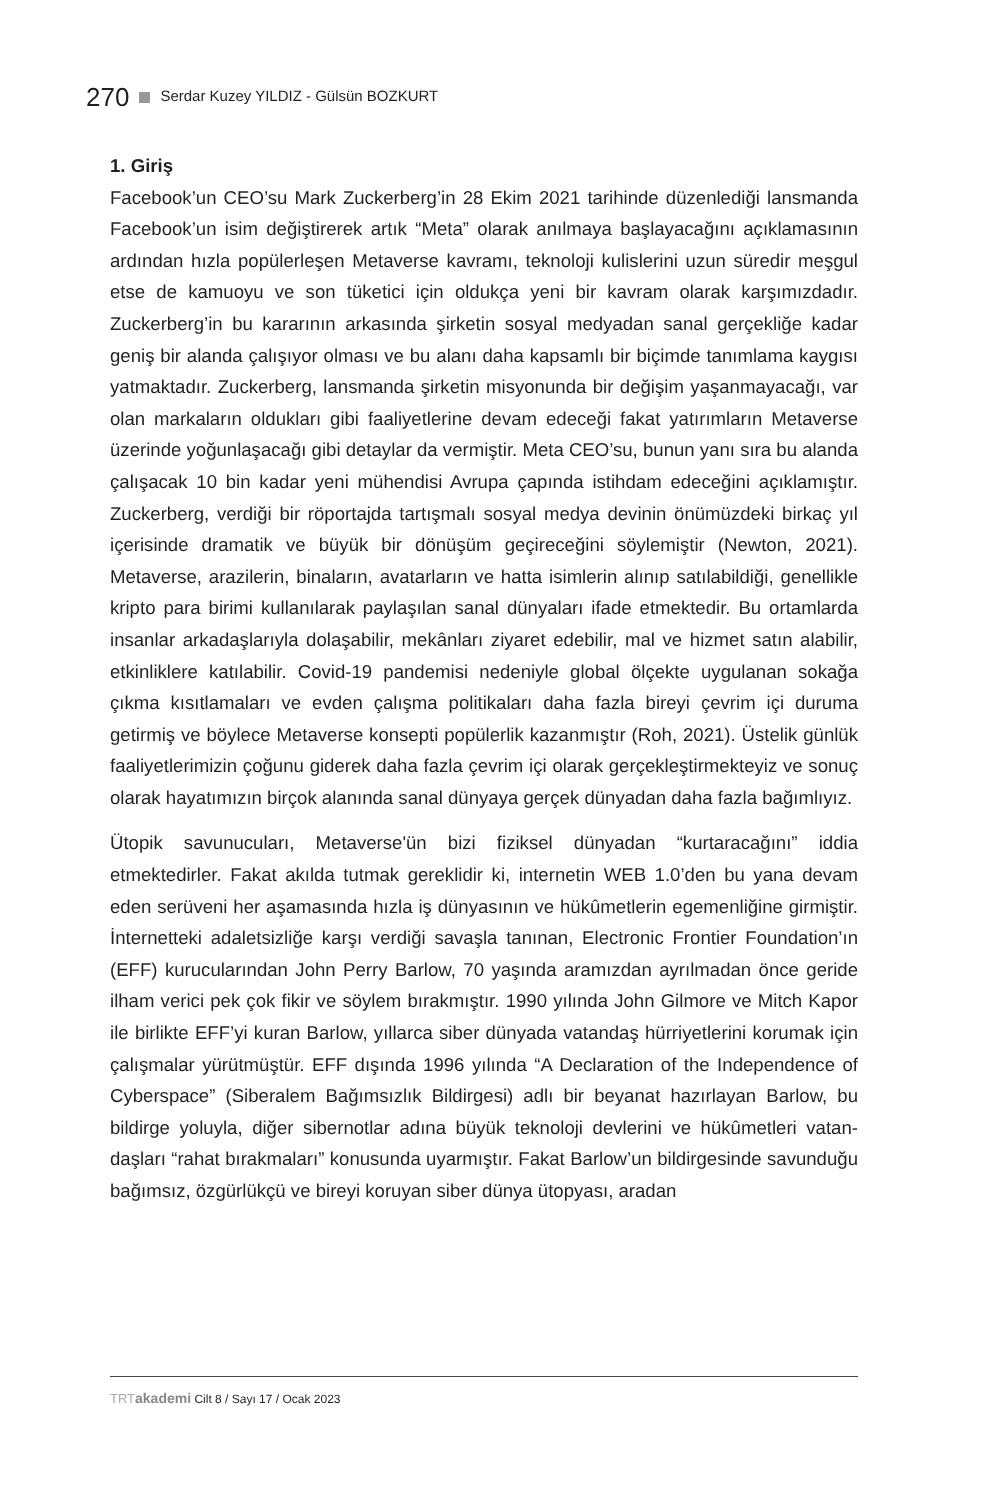270 Serdar Kuzey YILDIZ - Gülsün BOZKURT
1. Giriş
Facebook’un CEO’su Mark Zuckerberg’in 28 Ekim 2021 tarihinde düzenlediği lansmanda Facebook’un isim değiştirerek artık “Meta” olarak anılmaya başla­yacağını açıklamasının ardından hızla popülerleşen Metaverse kavramı, tekno­loji kulislerini uzun süredir meşgul etse de kamuoyu ve son tüketici için oldukça yeni bir kavram olarak karşımızdadır. Zuckerberg’in bu kararının arkasında şirke­tin sosyal medyadan sanal gerçekliğe kadar geniş bir alanda çalışıyor olması ve bu alanı daha kapsamlı bir biçimde tanımlama kaygısı yatmaktadır. Zuckerberg, lansmanda şirketin misyonunda bir değişim yaşanmayacağı, var olan markala­rın oldukları gibi faaliyetlerine devam edeceği fakat yatırımların Metaverse üze­rinde yoğunlaşacağı gibi detaylar da vermiştir. Meta CEO’su, bunun yanı sıra bu alanda çalışacak 10 bin kadar yeni mühendisi Avrupa çapında istihdam edeceğini açıklamıştır. Zuckerberg, verdiği bir röportajda tartışmalı sosyal medya devinin önümüzdeki birkaç yıl içerisinde dramatik ve büyük bir dönüşüm geçireceğini söylemiştir (Newton, 2021). Metaverse, arazilerin, binaların, avatarların ve hatta isimlerin alınıp satılabildiği, genellikle kripto para birimi kullanılarak paylaşılan sanal dünyaları ifade etmektedir. Bu ortamlarda insanlar arkadaşlarıyla dolaşabi­lir, mekânları ziyaret edebilir, mal ve hizmet satın alabilir, etkinliklere katılabilir. Covid-19 pandemisi nedeniyle global ölçekte uygulanan sokağa çıkma kısıtlama­ları ve evden çalışma politikaları daha fazla bireyi çevrim içi duruma getirmiş ve böylece Metaverse konsepti popülerlik kazanmıştır (Roh, 2021). Üstelik günlük faaliyetlerimizin çoğunu giderek daha fazla çevrim içi olarak gerçekleştirmekteyiz ve sonuç olarak hayatımızın birçok alanında sanal dünyaya gerçek dünyadan daha fazla bağımlıyız.
Ütopik savunucuları, Metaverse'ün bizi fiziksel dünyadan “kurtaracağını” iddia etmektedirler. Fakat akılda tutmak gereklidir ki, internetin WEB 1.0’den bu yana devam eden serüveni her aşamasında hızla iş dünyasının ve hükûmetlerin ege­menliğine girmiştir. İnternetteki adaletsizliğe karşı verdiği savaşla tanınan, Elect­ronic Frontier Foundation’ın (EFF) kurucularından John Perry Barlow, 70 yaşında aramızdan ayrılmadan önce geride ilham verici pek çok fikir ve söylem bırakmış­tır. 1990 yılında John Gilmore ve Mitch Kapor ile birlikte EFF’yi kuran Barlow, yıl­larca siber dünyada vatandaş hürriyetlerini korumak için çalışmalar yürütmüş­tür. EFF dışında 1996 yılında “A Declaration of the Independence of Cyberspace” (Siberalem Bağımsızlık Bildirgesi) adlı bir beyanat hazırlayan Barlow, bu bildirge yoluyla, diğer sibernotlar adına büyük teknoloji devlerini ve hükûmetleri vatan­daşları “rahat bırakmaları” konusunda uyarmıştır. Fakat Barlow’un bildirgesinde savunduğu bağımsız, özgürlükçü ve bireyi koruyan siber dünya ütopyası, aradan
TRT akademi Cilt 8 / Sayı 17 / Ocak 2023